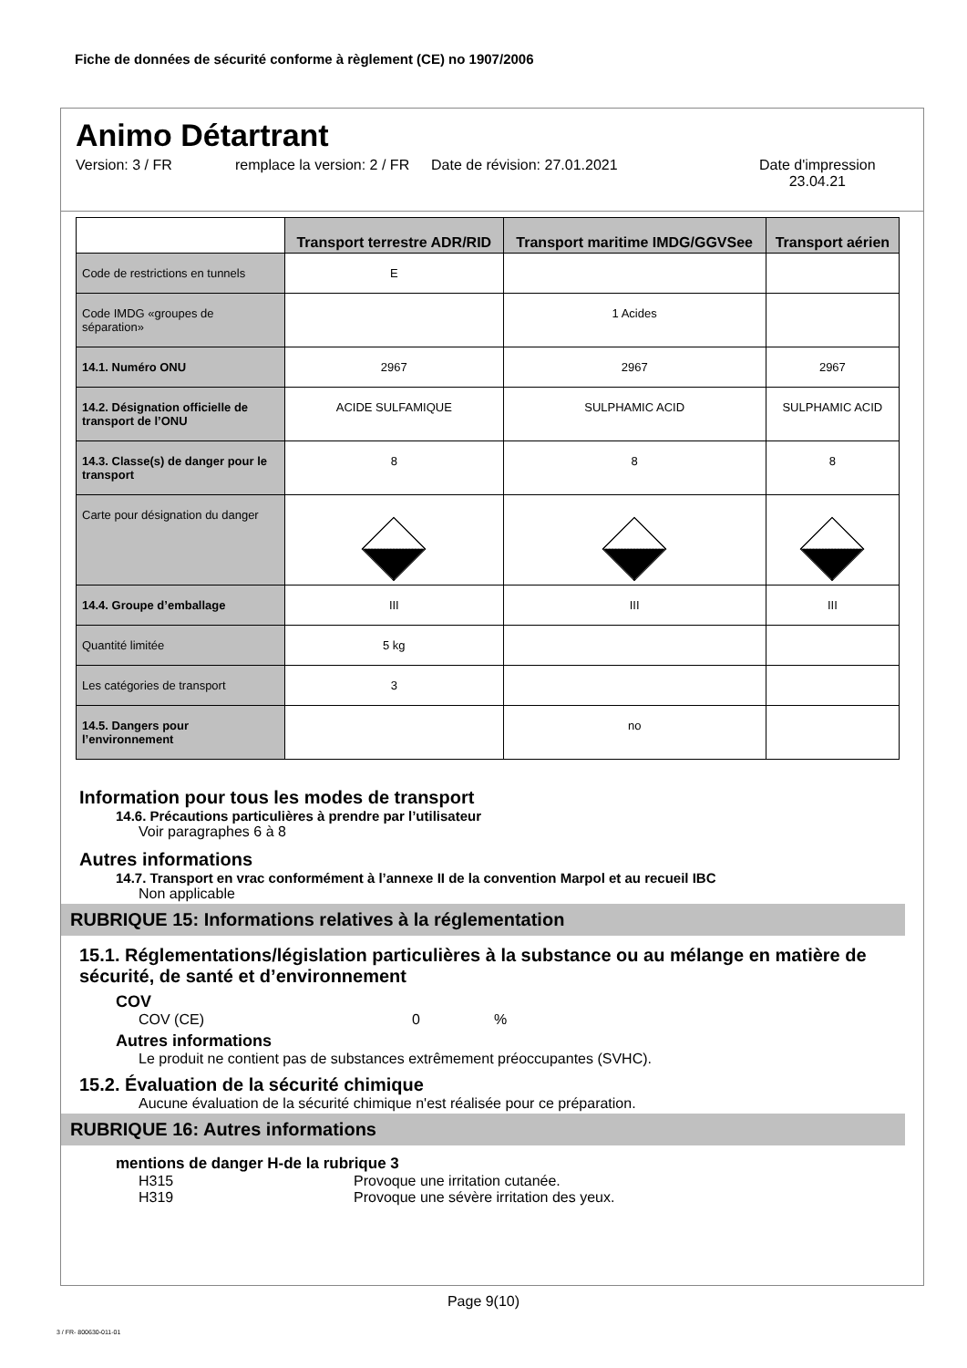Fiche de données de sécurité conforme à règlement (CE) no 1907/2006
Animo Détartrant
Version: 3 / FR remplace la version: 2 / FR
Date de révision: 27.01.2021 Date d'impression
23.04.21
| | Transport terrestre ADR/RID | Transport maritime IMDG/GGVSee | Transport aérien |
| --- | --- | --- | --- |
| Code de restrictions en tunnels | E | | |
| Code IMDG «groupes de séparation» | | 1 Acides | |
| 14.1. Numéro ONU | 2967 | 2967 | 2967 |
| 14.2. Désignation officielle de transport de l’ONU | ACIDE SULFAMIQUE | SULPHAMIC ACID | SULPHAMIC ACID |
| 14.3. Classe(s) de danger pour le transport | 8 | 8 | 8 |
| Carte pour désignation du danger | | | |
| 14.4. Groupe d’emballage | III | III | III |
| Quantité limitée | 5 kg | | |
| Les catégories de transport | 3 | | |
| 14.5. Dangers pour l’environnement | | no | |
Information pour tous les modes de transport
14.6. Précautions particulières à prendre par l’utilisateur
Voir paragraphes 6 à 8
Autres informations
14.7. Transport en vrac conformément à l’annexe II de la convention Marpol et au recueil IBC
Non applicable
RUBRIQUE 15: Informations relatives à la réglementation
15.1. Réglementations/législation particulières à la substance ou au mélange en matière de sécurité, de santé et d’environnement
COV
COV (CE) 0%
Autres informations
Le produit ne contient pas de substances extrêmement préoccupantes (SVHC).
15.2. Évaluation de la sécurité chimique
Aucune évaluation de la sécurité chimique n'est réalisée pour ce préparation.
RUBRIQUE 16: Autres informations
mentions de danger H-de la rubrique 3
H315 Provoque une irritation cutanée.
H319 Provoque une sévère irritation des yeux.
Page 9(10)
3 / FR- 800630-011-01